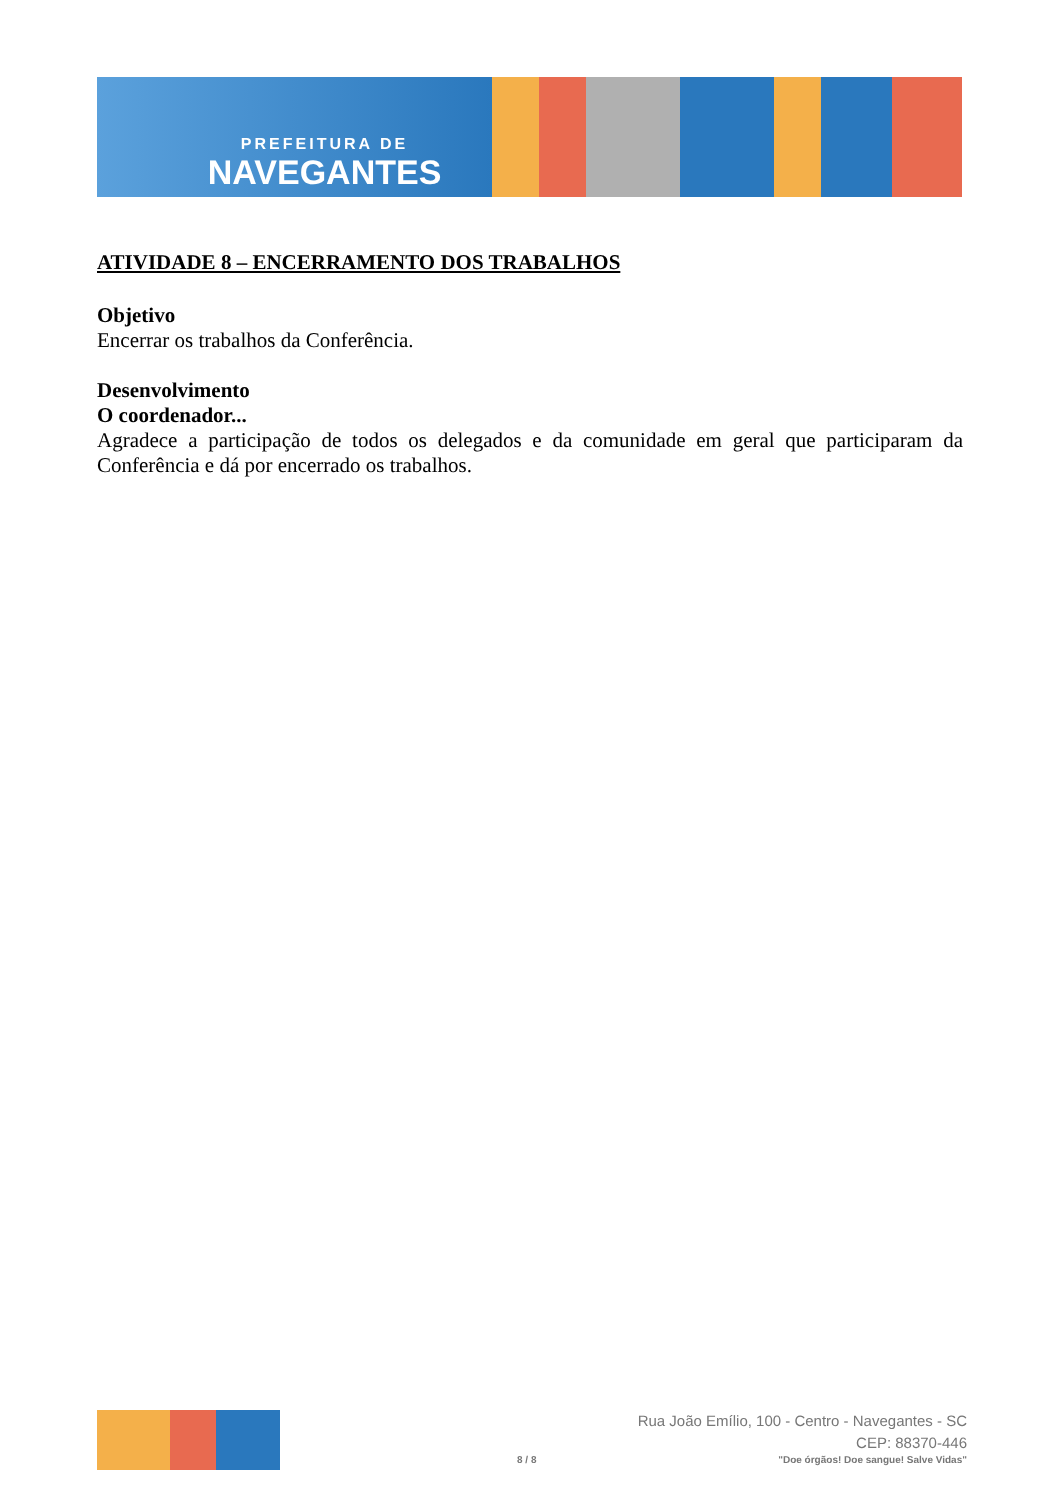PREFEITURA DE
NAVEGANTES
ATIVIDADE 8 – ENCERRAMENTO DOS TRABALHOS
Objetivo
Encerrar os trabalhos da Conferência.
Desenvolvimento
O coordenador...
Agradece a participação de todos os delegados e da comunidade em geral que participaram da Conferência e dá por encerrado os trabalhos.
Rua João Emílio, 100 - Centro - Navegantes - SC
CEP: 88370-446
8 / 8 "Doe órgãos! Doe sangue! Salve Vidas"